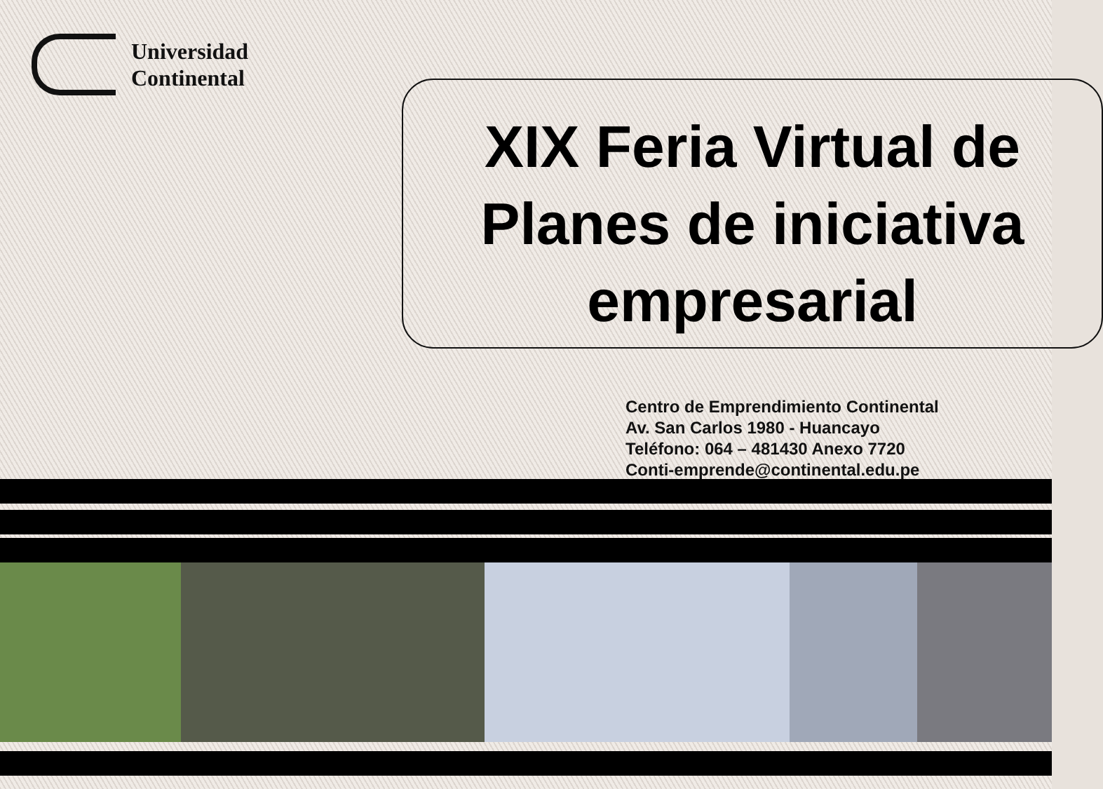Universidad
Continental
XIX Feria Virtual de Planes de iniciativa empresarial
Centro de Emprendimiento Continental
Av. San Carlos 1980 - Huancayo
Teléfono: 064 – 481430 Anexo 7720
Conti-emprende@continental.edu.pe